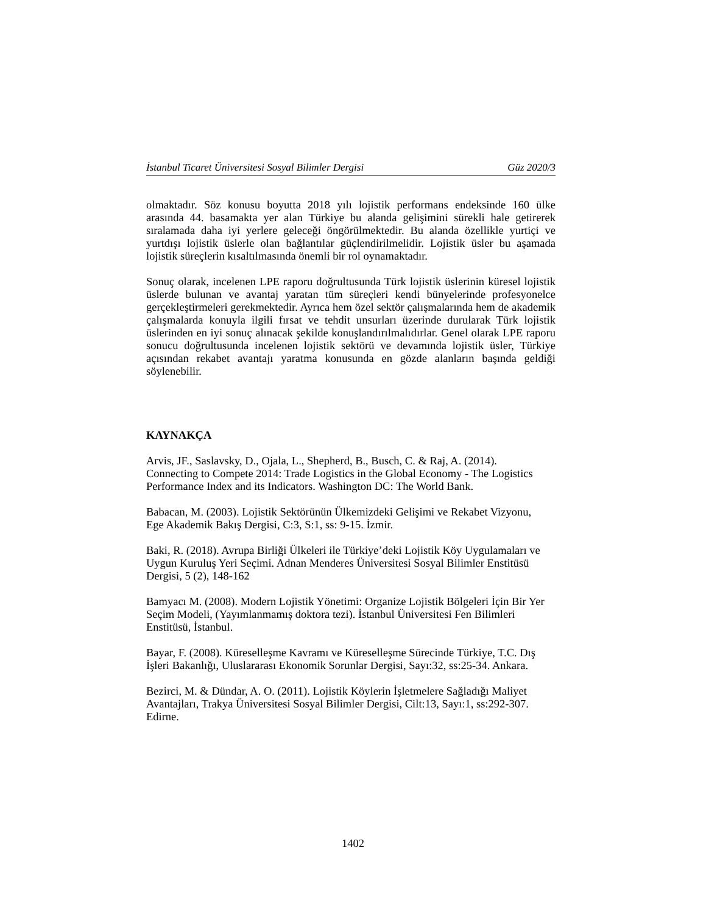İstanbul Ticaret Üniversitesi Sosyal Bilimler Dergisi Güz 2020/3
olmaktadır. Söz konusu boyutta 2018 yılı lojistik performans endeksinde 160 ülke arasında 44. basamakta yer alan Türkiye bu alanda gelişimini sürekli hale getirerek sıralamada daha iyi yerlere geleceği öngörülmektedir. Bu alanda özellikle yurtiçi ve yurtdışı lojistik üslerle olan bağlantılar güçlendirilmelidir. Lojistik üsler bu aşamada lojistik süreçlerin kısaltılmasında önemli bir rol oynamaktadır.
Sonuç olarak, incelenen LPE raporu doğrultusunda Türk lojistik üslerinin küresel lojistik üslerde bulunan ve avantaj yaratan tüm süreçleri kendi bünyelerinde profesyonelce gerçekleştirmeleri gerekmektedir. Ayrıca hem özel sektör çalışmalarında hem de akademik çalışmalarda konuyla ilgili fırsat ve tehdit unsurları üzerinde durularak Türk lojistik üslerinden en iyi sonuç alınacak şekilde konuşlandırılmalıdırlar. Genel olarak LPE raporu sonucu doğrultusunda incelenen lojistik sektörü ve devamında lojistik üsler, Türkiye açısından rekabet avantajı yaratma konusunda en gözde alanların başında geldiği söylenebilir.
KAYNAKÇA
Arvis, JF., Saslavsky, D., Ojala, L., Shepherd, B., Busch, C. & Raj, A. (2014).
Connecting to Compete 2014: Trade Logistics in the Global Economy - The Logistics
Performance Index and its Indicators. Washington DC: The World Bank.
Babacan, M. (2003). Lojistik Sektörünün Ülkemizdeki Gelişimi ve Rekabet Vizyonu,
Ege Akademik Bakış Dergisi, C:3, S:1, ss: 9-15. İzmir.
Baki, R. (2018). Avrupa Birliği Ülkeleri ile Türkiye’deki Lojistik Köy Uygulamaları ve
Uygun Kuruluş Yeri Seçimi. Adnan Menderes Üniversitesi Sosyal Bilimler Enstitüsü
Dergisi, 5 (2), 148-162
Bamyacı M. (2008). Modern Lojistik Yönetimi: Organize Lojistik Bölgeleri İçin Bir Yer
Seçim Modeli, (Yayımlanmamış doktora tezi). İstanbul Üniversitesi Fen Bilimleri
Enstitüsü, İstanbul.
Bayar, F. (2008). Küreselleşme Kavramı ve Küreselleşme Sürecinde Türkiye, T.C. Dış
İşleri Bakanlığı, Uluslararası Ekonomik Sorunlar Dergisi, Sayı:32, ss:25-34. Ankara.
Bezirci, M. & Dündar, A. O. (2011). Lojistik Köylerin İşletmelere Sağladığı Maliyet
Avantajları, Trakya Üniversitesi Sosyal Bilimler Dergisi, Cilt:13, Sayı:1, ss:292-307.
Edirne.
1402